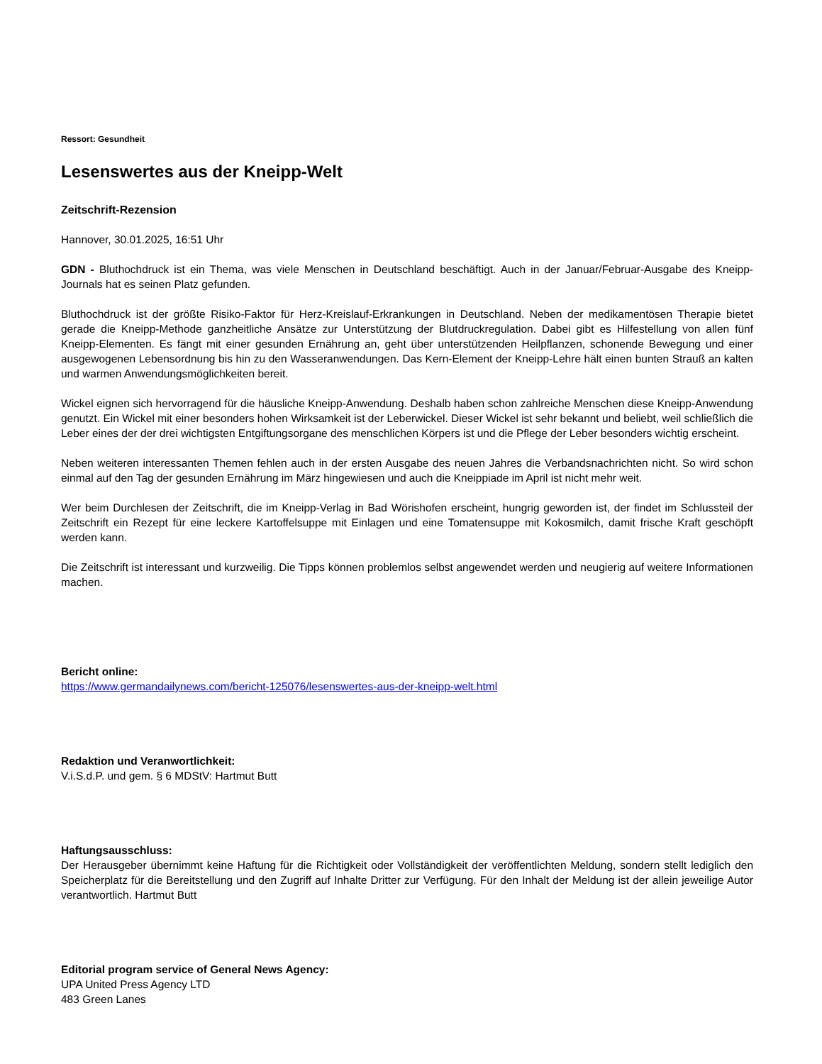Ressort: Gesundheit
Lesenswertes aus der Kneipp-Welt
Zeitschrift-Rezension
Hannover, 30.01.2025, 16:51 Uhr
GDN - Bluthochdruck ist ein Thema, was viele Menschen in Deutschland beschäftigt. Auch in der Januar/Februar-Ausgabe des Kneipp-Journals hat es seinen Platz gefunden.
Bluthochdruck ist der größte Risiko-Faktor für Herz-Kreislauf-Erkrankungen in Deutschland. Neben der medikamentösen Therapie bietet gerade die Kneipp-Methode ganzheitliche Ansätze zur Unterstützung der Blutdruckregulation. Dabei gibt es Hilfestellung von allen fünf Kneipp-Elementen. Es fängt mit einer gesunden Ernährung an, geht über unterstützenden Heilpflanzen, schonende Bewegung und einer ausgewogenen Lebensordnung bis hin zu den Wasseranwendungen. Das Kern-Element der Kneipp-Lehre hält einen bunten Strauß an kalten und warmen Anwendungsmöglichkeiten bereit.
Wickel eignen sich hervorragend für die häusliche Kneipp-Anwendung. Deshalb haben schon zahlreiche Menschen diese Kneipp-Anwendung genutzt. Ein Wickel mit einer besonders hohen Wirksamkeit ist der Leberwickel. Dieser Wickel ist sehr bekannt und beliebt, weil schließlich die Leber eines der der drei wichtigsten Entgiftungsorgane des menschlichen Körpers ist und die Pflege der Leber besonders wichtig erscheint.
Neben weiteren interessanten Themen fehlen auch in der ersten Ausgabe des neuen Jahres die Verbandsnachrichten nicht. So wird schon einmal auf den Tag der gesunden Ernährung im März hingewiesen und auch die Kneippiade im April ist nicht mehr weit.
Wer beim Durchlesen der Zeitschrift, die im Kneipp-Verlag in Bad Wörishofen erscheint, hungrig geworden ist, der findet im Schlussteil der Zeitschrift ein Rezept für eine leckere Kartoffelsuppe mit Einlagen und eine Tomatensuppe mit Kokosmilch, damit frische Kraft geschöpft werden kann.
Die Zeitschrift ist interessant und kurzweilig. Die Tipps können problemlos selbst angewendet werden und neugierig auf weitere Informationen machen.
Bericht online:
https://www.germandailynews.com/bericht-125076/lesenswertes-aus-der-kneipp-welt.html
Redaktion und Veranwortlichkeit:
V.i.S.d.P. und gem. § 6 MDStV: Hartmut Butt
Haftungsausschluss:
Der Herausgeber übernimmt keine Haftung für die Richtigkeit oder Vollständigkeit der veröffentlichten Meldung, sondern stellt lediglich den Speicherplatz für die Bereitstellung und den Zugriff auf Inhalte Dritter zur Verfügung. Für den Inhalt der Meldung ist der allein jeweilige Autor verantwortlich. Hartmut Butt
Editorial program service of General News Agency:
UPA United Press Agency LTD
483 Green Lanes